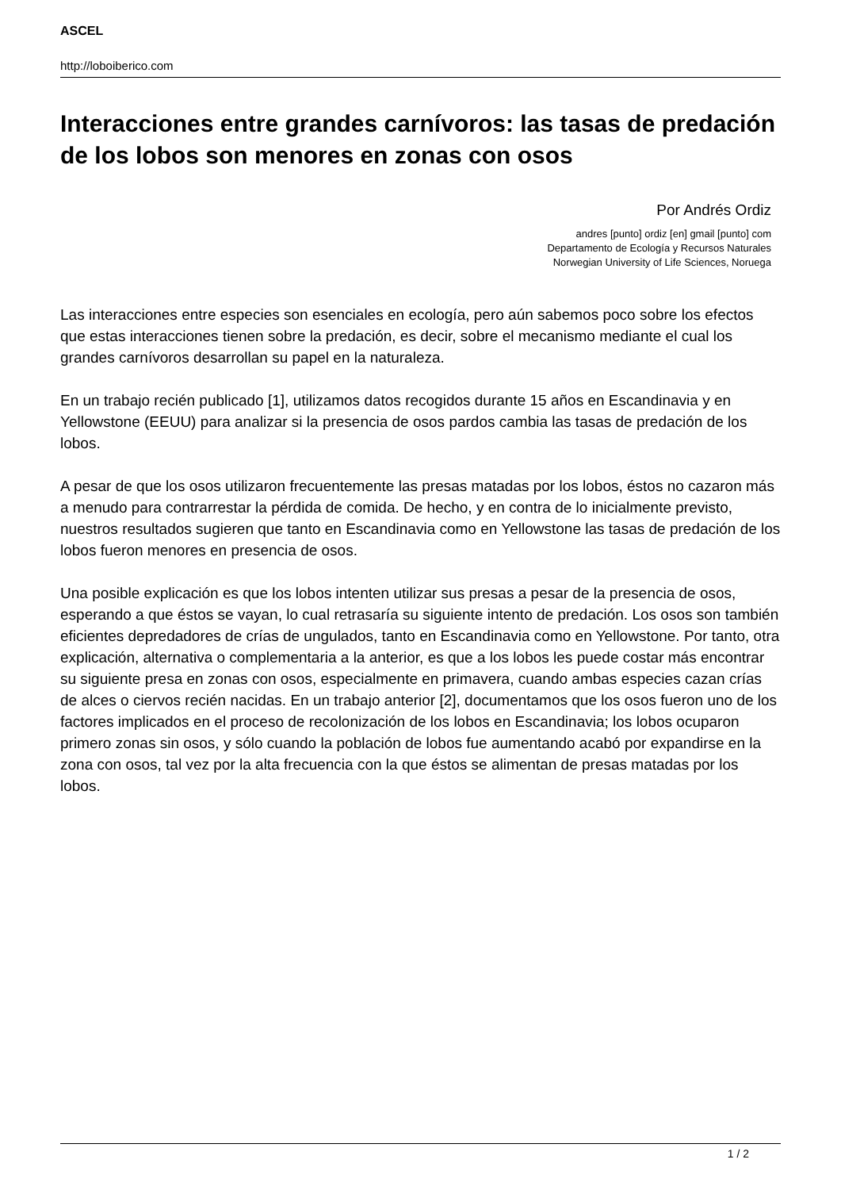ASCEL
http://loboiberico.com
Interacciones entre grandes carnívoros: las tasas de predación de los lobos son menores en zonas con osos
Por Andrés Ordiz
andres [punto] ordiz [en] gmail [punto] com
Departamento de Ecología y Recursos Naturales
Norwegian University of Life Sciences, Noruega
Las interacciones entre especies son esenciales en ecología, pero aún sabemos poco sobre los efectos que estas interacciones tienen sobre la predación, es decir, sobre el mecanismo mediante el cual los grandes carnívoros desarrollan su papel en la naturaleza.
En un trabajo recién publicado [1], utilizamos datos recogidos durante 15 años en Escandinavia y en Yellowstone (EEUU) para analizar si la presencia de osos pardos cambia las tasas de predación de los lobos.
A pesar de que los osos utilizaron frecuentemente las presas matadas por los lobos, éstos no cazaron más a menudo para contrarrestar la pérdida de comida. De hecho, y en contra de lo inicialmente previsto, nuestros resultados sugieren que tanto en Escandinavia como en Yellowstone las tasas de predación de los lobos fueron menores en presencia de osos.
Una posible explicación es que los lobos intenten utilizar sus presas a pesar de la presencia de osos, esperando a que éstos se vayan, lo cual retrasaría su siguiente intento de predación. Los osos son también eficientes depredadores de crías de ungulados, tanto en Escandinavia como en Yellowstone. Por tanto, otra explicación, alternativa o complementaria a la anterior, es que a los lobos les puede costar más encontrar su siguiente presa en zonas con osos, especialmente en primavera, cuando ambas especies cazan crías de alces o ciervos recién nacidas. En un trabajo anterior [2], documentamos que los osos fueron uno de los factores implicados en el proceso de recolonización de los lobos en Escandinavia; los lobos ocuparon primero zonas sin osos, y sólo cuando la población de lobos fue aumentando acabó por expandirse en la zona con osos, tal vez por la alta frecuencia con la que éstos se alimentan de presas matadas por los lobos.
1 / 2